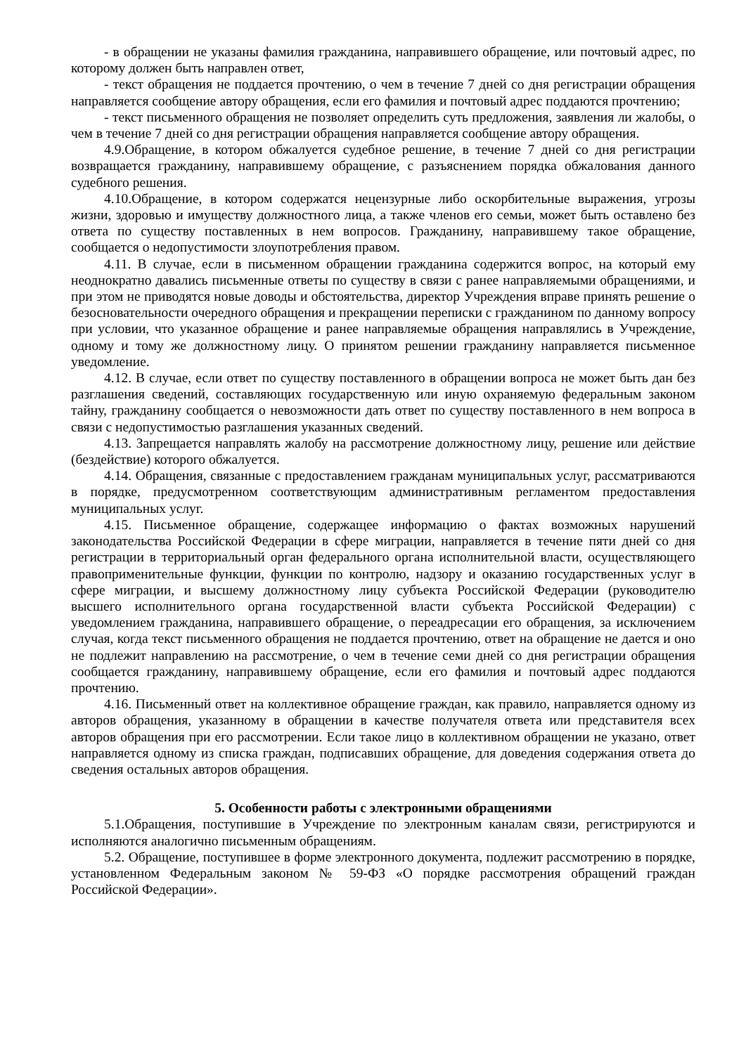- в обращении не указаны фамилия гражданина, направившего обращение, или почтовый адрес, по которому должен быть направлен ответ,
- текст обращения не поддается прочтению, о чем в течение 7 дней со дня регистрации обращения направляется сообщение автору обращения, если его фамилия и почтовый адрес поддаются прочтению;
- текст письменного обращения не позволяет определить суть предложения, заявления ли жалобы, о чем в течение 7 дней со дня регистрации обращения направляется сообщение автору обращения.
4.9.Обращение, в котором обжалуется судебное решение, в течение 7 дней со дня регистрации возвращается гражданину, направившему обращение, с разъяснением порядка обжалования данного судебного решения.
4.10.Обращение, в котором содержатся нецензурные либо оскорбительные выражения, угрозы жизни, здоровью и имуществу должностного лица, а также членов его семьи, может быть оставлено без ответа по существу поставленных в нем вопросов. Гражданину, направившему такое обращение, сообщается о недопустимости злоупотребления правом.
4.11. В случае, если в письменном обращении гражданина содержится вопрос, на который ему неоднократно давались письменные ответы по существу в связи с ранее направляемыми обращениями, и при этом не приводятся новые доводы и обстоятельства, директор Учреждения вправе принять решение о безосновательности очередного обращения и прекращении переписки с гражданином по данному вопросу при условии, что указанное обращение и ранее направляемые обращения направлялись в Учреждение, одному и тому же должностному лицу. О принятом решении гражданину направляется письменное уведомление.
4.12. В случае, если ответ по существу поставленного в обращении вопроса не может быть дан без разглашения сведений, составляющих государственную или иную охраняемую федеральным законом тайну, гражданину сообщается о невозможности дать ответ по существу поставленного в нем вопроса в связи с недопустимостью разглашения указанных сведений.
4.13. Запрещается направлять жалобу на рассмотрение должностному лицу, решение или действие (бездействие) которого обжалуется.
4.14. Обращения, связанные с предоставлением гражданам муниципальных услуг, рассматриваются в порядке, предусмотренном соответствующим административным регламентом предоставления муниципальных услуг.
4.15. Письменное обращение, содержащее информацию о фактах возможных нарушений законодательства Российской Федерации в сфере миграции, направляется в течение пяти дней со дня регистрации в территориальный орган федерального органа исполнительной власти, осуществляющего правоприменительные функции, функции по контролю, надзору и оказанию государственных услуг в сфере миграции, и высшему должностному лицу субъекта Российской Федерации (руководителю высшего исполнительного органа государственной власти субъекта Российской Федерации) с уведомлением гражданина, направившего обращение, о переадресации его обращения, за исключением случая, когда текст письменного обращения не поддается прочтению, ответ на обращение не дается и оно не подлежит направлению на рассмотрение, о чем в течение семи дней со дня регистрации обращения сообщается гражданину, направившему обращение, если его фамилия и почтовый адрес поддаются прочтению.
4.16. Письменный ответ на коллективное обращение граждан, как правило, направляется одному из авторов обращения, указанному в обращении в качестве получателя ответа или представителя всех авторов обращения при его рассмотрении. Если такое лицо в коллективном обращении не указано, ответ направляется одному из списка граждан, подписавших обращение, для доведения содержания ответа до сведения остальных авторов обращения.
5. Особенности работы с электронными обращениями
5.1.Обращения, поступившие в Учреждение по электронным каналам связи, регистрируются и исполняются аналогично письменным обращениям.
5.2. Обращение, поступившее в форме электронного документа, подлежит рассмотрению в порядке, установленном Федеральным законом № 59-ФЗ «О порядке рассмотрения обращений граждан Российской Федерации».